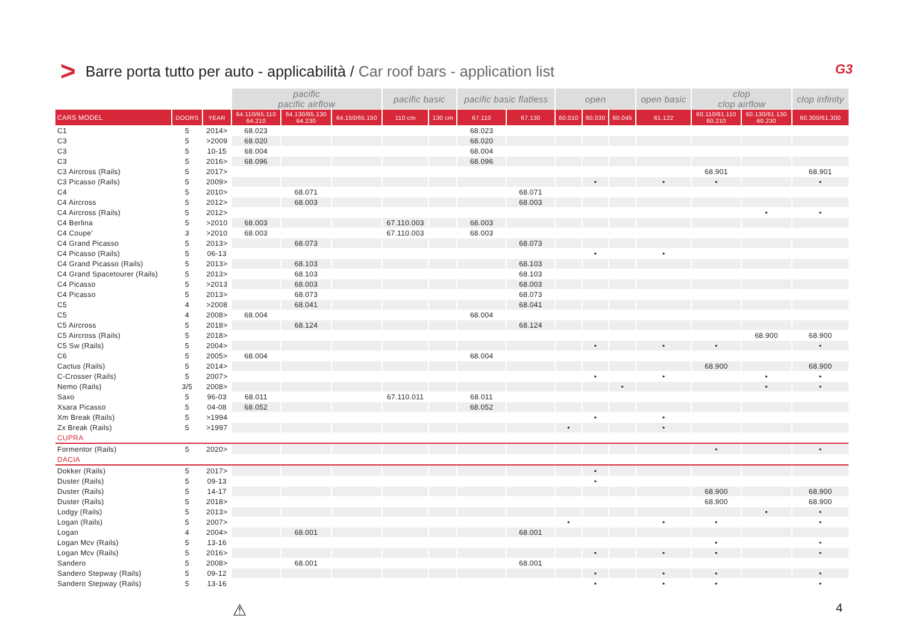> Barre porta tutto per auto - applicabilità / Car roof bars - application list
G3
| | | | pacific pacific airflow | | | pacific basic | | pacific basic flatless | | open | | | open basic | clop clop airflow | | clop infinity |
| --- | --- | --- | --- | --- | --- | --- | --- | --- | --- | --- | --- | --- | --- | --- | --- | --- |
| CARS MODEL | DOORS | YEAR | 64.110/65.110 64.210 | 64.130/65.130 64.230 | 64.150/65.150 | 110 cm | 130 cm | 67.110 | 67.130 | 60.010 | 60.030 | 60.045 | 61.122 | 60.110/61.110 60.210 | 60.130/61.130 60.230 | 60.300/61.300 |
| C1 | 5 | 2014> | 68.023 | | | | | 68.023 | | | | | | | | |
| C3 | 5 | >2009 | 68.020 | | | | | 68.020 | | | | | | | | |
| C3 | 5 | 10-15 | 68.004 | | | | | 68.004 | | | | | | | | |
| C3 | 5 | 2016> | 68.096 | | | | | 68.096 | | | | | | | | |
| C3 Aircross (Rails) | 5 | 2017> | | | | | | | | | | | | 68.901 | | 68.901 |
| C3 Picasso (Rails) | 5 | 2009> | | | | | | | | | • | | • | • | | • |
| C4 | 5 | 2010> | | 68.071 | | | | | 68.071 | | | | | | | |
| C4 Aircross | 5 | 2012> | | 68.003 | | | | | 68.003 | | | | | | | |
| C4 Aircross (Rails) | 5 | 2012> | | | | | | | | | | | | | • | • |
| C4 Berlina | 5 | >2010 | 68.003 | | | 67.110.003 | | 68.003 | | | | | | | | |
| C4 Coupe' | 3 | >2010 | 68.003 | | | 67.110.003 | | 68.003 | | | | | | | | |
| C4 Grand Picasso | 5 | 2013> | | 68.073 | | | | | 68.073 | | | | | | | |
| C4 Picasso (Rails) | 5 | 06-13 | | | | | | | | | • | | • | | | |
| C4 Grand Picasso (Rails) | 5 | 2013> | | 68.103 | | | | | 68.103 | | | | | | | |
| C4 Grand Spacetourer (Rails) | 5 | 2013> | | 68.103 | | | | | 68.103 | | | | | | | |
| C4 Picasso | 5 | >2013 | | 68.003 | | | | | 68.003 | | | | | | | |
| C4 Picasso | 5 | 2013> | | 68.073 | | | | | 68.073 | | | | | | | |
| C5 | 4 | >2008 | | 68.041 | | | | | 68.041 | | | | | | | |
| C5 | 4 | 2008> | 68.004 | | | | | 68.004 | | | | | | | | |
| C5 Aircross | 5 | 2018> | | 68.124 | | | | | 68.124 | | | | | | | |
| C5 Aircross (Rails) | 5 | 2018> | | | | | | | | | | | | | 68.900 | 68.900 |
| C5 Sw (Rails) | 5 | 2004> | | | | | | | | | • | | • | • | | • |
| C6 | 5 | 2005> | 68.004 | | | | | 68.004 | | | | | | | | |
| Cactus (Rails) | 5 | 2014> | | | | | | | | | | | | 68.900 | | 68.900 |
| C-Crosser (Rails) | 5 | 2007> | | | | | | | | | • | | • | | • | • |
| Nemo (Rails) | 3/5 | 2008> | | | | | | | | | | • | | | • | • |
| Saxo | 5 | 96-03 | 68.011 | | | 67.110.011 | | 68.011 | | | | | | | | |
| Xsara Picasso | 5 | 04-08 | 68.052 | | | | | 68.052 | | | | | | | | |
| Xm Break (Rails) | 5 | >1994 | | | | | | | | | • | | • | | | |
| Zx Break (Rails) | 5 | >1997 | | | | | | | | • | | | • | | | |
| CUPRA | | | | | | | | | | | | | | | | |
| Formentor (Rails) | 5 | 2020> | | | | | | | | | | | | • | | • |
| DACIA | | | | | | | | | | | | | | | | |
| Dokker (Rails) | 5 | 2017> | | | | | | | | | • | | | | | |
| Duster (Rails) | 5 | 09-13 | | | | | | | | | • | | | | | |
| Duster (Rails) | 5 | 14-17 | | | | | | | | | | | | 68.900 | | 68.900 |
| Duster (Rails) | 5 | 2018> | | | | | | | | | | | | 68.900 | | 68.900 |
| Lodgy (Rails) | 5 | 2013> | | | | | | | | | | | | | • | • |
| Logan (Rails) | 5 | 2007> | | | | | | | | • | | | • | • | | • |
| Logan | 4 | 2004> | | 68.001 | | | | | 68.001 | | | | | | | |
| Logan Mcv (Rails) | 5 | 13-16 | | | | | | | | | | | | • | | • |
| Logan Mcv (Rails) | 5 | 2016> | | | | | | | | | • | | • | • | | • |
| Sandero | 5 | 2008> | | 68.001 | | | | | 68.001 | | | | | | | |
| Sandero Stepway (Rails) | 5 | 09-12 | | | | | | | | | • | | • | • | | • |
| Sandero Stepway (Rails) | 5 | 13-16 | | | | | | | | | • | | • | • | | • |
⚠ 4